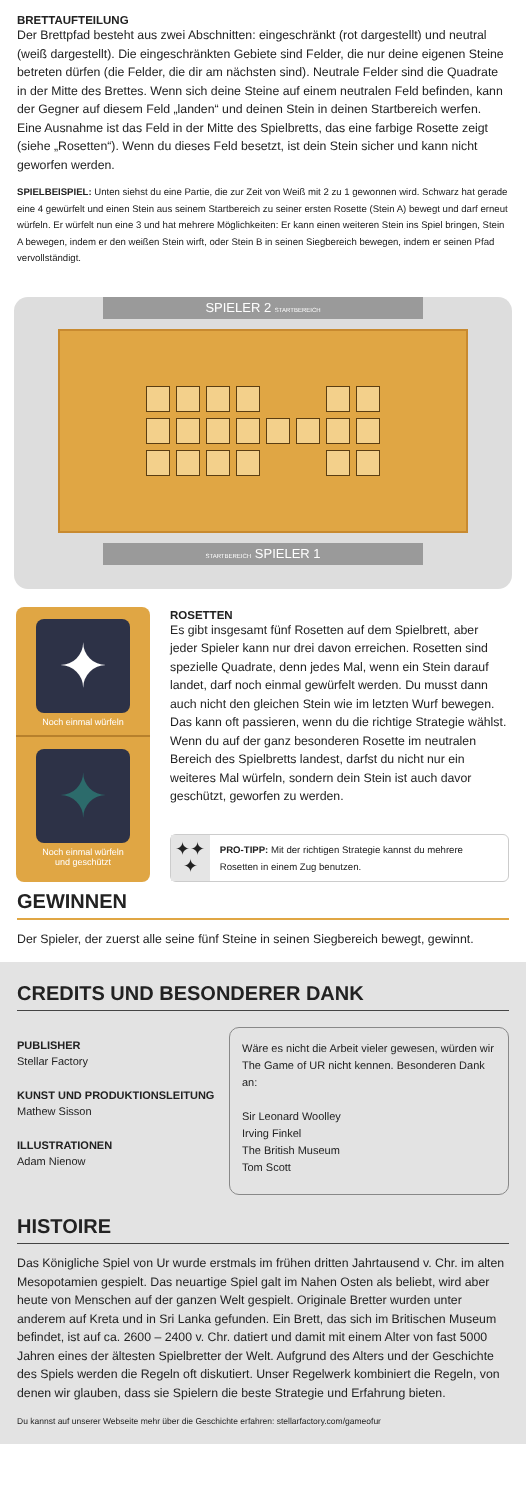BRETTAUFTEILUNG
Der Brettpfad besteht aus zwei Abschnitten: eingeschränkt (rot dargestellt) und neutral (weiß dargestellt). Die eingeschränkten Gebiete sind Felder, die nur deine eigenen Steine betreten dürfen (die Felder, die dir am nächsten sind). Neutrale Felder sind die Quadrate in der Mitte des Brettes. Wenn sich deine Steine auf einem neutralen Feld befinden, kann der Gegner auf diesem Feld „landen“ und deinen Stein in deinen Startbereich werfen. Eine Ausnahme ist das Feld in der Mitte des Spielbretts, das eine farbige Rosette zeigt (siehe „Rosetten“). Wenn du dieses Feld besetzt, ist dein Stein sicher und kann nicht geworfen werden.
SPIELBEISPIEL: Unten siehst du eine Partie, die zur Zeit von Weiß mit 2 zu 1 gewonnen wird. Schwarz hat gerade eine 4 gewürfelt und einen Stein aus seinem Startbereich zu seiner ersten Rosette (Stein A) bewegt und darf erneut würfeln. Er würfelt nun eine 3 und hat mehrere Möglichkeiten: Er kann einen weiteren Stein ins Spiel bringen, Stein A bewegen, indem er den weißen Stein wirft, oder Stein B in seinen Siegbereich bewegen, indem er seinen Pfad vervollständigt.
SPIELER 2 STARTBEREICH
STARTBEREICH SPIELER 1
✦
Noch einmal würfeln
✦
Noch einmal würfeln
und geschützt
ROSETTEN
Es gibt insgesamt fünf Rosetten auf dem Spielbrett, aber jeder Spieler kann nur drei davon erreichen. Rosetten sind spezielle Quadrate, denn jedes Mal, wenn ein Stein darauf landet, darf noch einmal gewürfelt werden. Du musst dann auch nicht den gleichen Stein wie im letzten Wurf bewegen. Das kann oft passieren, wenn du die richtige Strategie wählst. Wenn du auf der ganz besonderen Rosette im neutralen Bereich des Spielbretts landest, darfst du nicht nur ein weiteres Mal würfeln, sondern dein Stein ist auch davor geschützt, geworfen zu werden.
✦✦
✦
PRO-TIPP: Mit der richtigen Strategie kannst du mehrere Rosetten in einem Zug benutzen.
GEWINNEN
Der Spieler, der zuerst alle seine fünf Steine in seinen Siegbereich bewegt, gewinnt.
CREDITS UND BESONDERER DANK
PUBLISHER
Stellar Factory
KUNST UND PRODUKTIONSLEITUNG
Mathew Sisson
ILLUSTRATIONEN
Adam Nienow
Wäre es nicht die Arbeit vieler gewesen, würden wir The Game of UR nicht kennen. Besonderen Dank an:
Sir Leonard Woolley
Irving Finkel
The British Museum
Tom Scott
HISTOIRE
Das Königliche Spiel von Ur wurde erstmals im frühen dritten Jahrtausend v. Chr. im alten Mesopotamien gespielt. Das neuartige Spiel galt im Nahen Osten als beliebt, wird aber heute von Menschen auf der ganzen Welt gespielt. Originale Bretter wurden unter anderem auf Kreta und in Sri Lanka gefunden. Ein Brett, das sich im Britischen Museum befindet, ist auf ca. 2600 – 2400 v. Chr. datiert und damit mit einem Alter von fast 5000 Jahren eines der ältesten Spielbretter der Welt. Aufgrund des Alters und der Geschichte des Spiels werden die Regeln oft diskutiert. Unser Regelwerk kombiniert die Regeln, von denen wir glauben, dass sie Spielern die beste Strategie und Erfahrung bieten.
Du kannst auf unserer Webseite mehr über die Geschichte erfahren: stellarfactory.com/gameofur